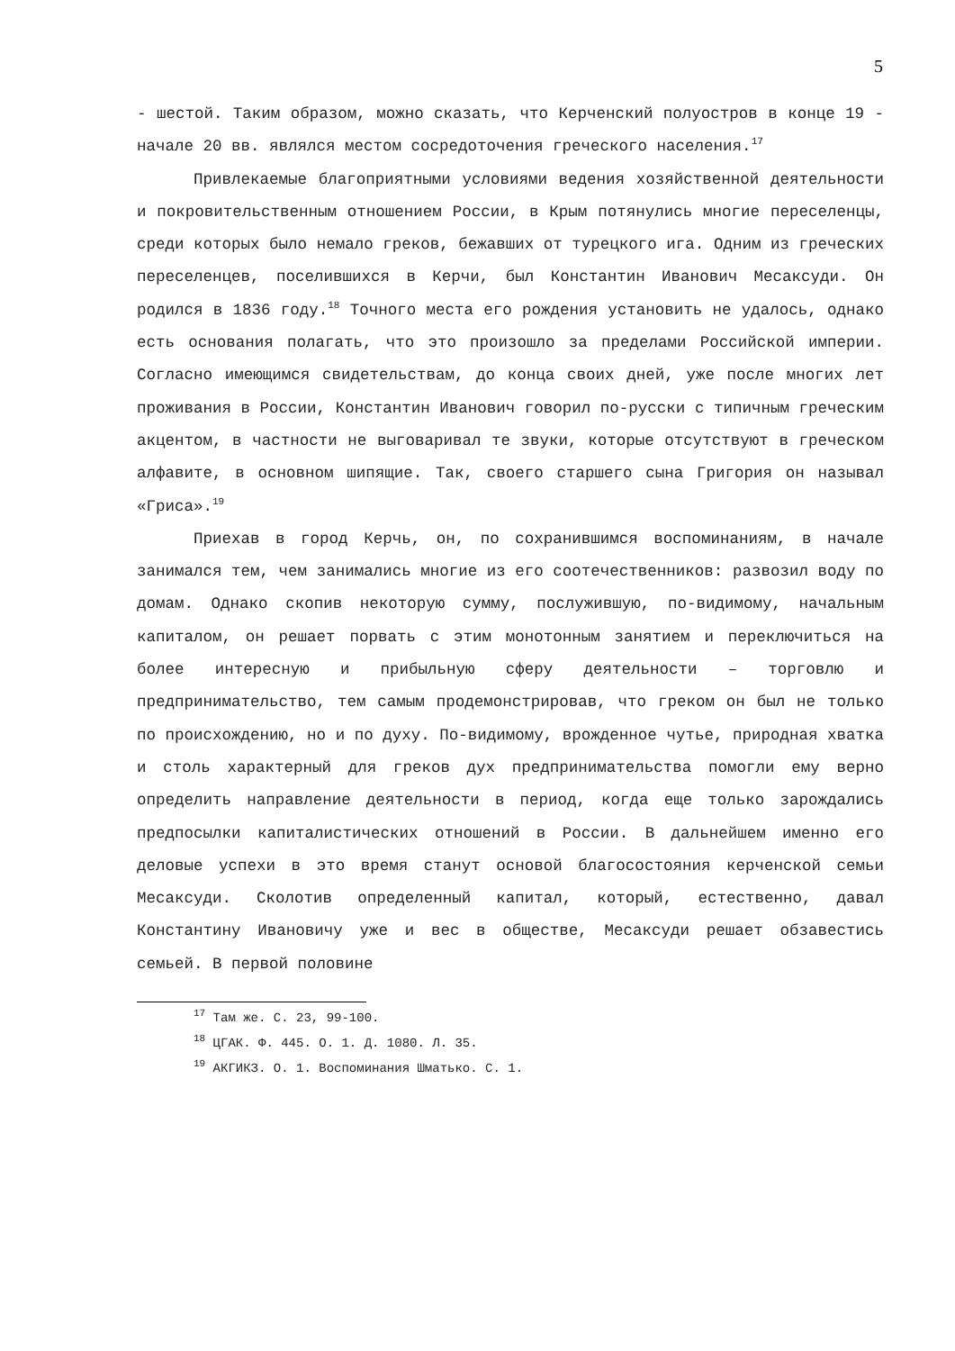5
- шестой. Таким образом, можно сказать, что Керченский полуостров в конце 19 - начале 20 вв. являлся местом сосредоточения греческого населения.<sup>17</sup>
Привлекаемые благоприятными условиями ведения хозяйственной деятельности и покровительственным отношением России, в Крым потянулись многие переселенцы, среди которых было немало греков, бежавших от турецкого ига. Одним из греческих переселенцев, поселившихся в Керчи, был Константин Иванович Месаксуди. Он родился в 1836 году.<sup>18</sup> Точного места его рождения установить не удалось, однако есть основания полагать, что это произошло за пределами Российской империи. Согласно имеющимся свидетельствам, до конца своих дней, уже после многих лет проживания в России, Константин Иванович говорил по-русски с типичным греческим акцентом, в частности не выговаривал те звуки, которые отсутствуют в греческом алфавите, в основном шипящие. Так, своего старшего сына Григория он называл «Гриса».<sup>19</sup>
Приехав в город Керчь, он, по сохранившимся воспоминаниям, в начале занимался тем, чем занимались многие из его соотечественников: развозил воду по домам. Однако скопив некоторую сумму, послужившую, по-видимому, начальным капиталом, он решает порвать с этим монотонным занятием и переключиться на более интересную и прибыльную сферу деятельности – торговлю и предпринимательство, тем самым продемонстрировав, что греком он был не только по происхождению, но и по духу. По-видимому, врожденное чутье, природная хватка и столь характерный для греков дух предпринимательства помогли ему верно определить направление деятельности в период, когда еще только зарождались предпосылки капиталистических отношений в России. В дальнейшем именно его деловые успехи в это время станут основой благосостояния керченской семьи Месаксуди. Сколотив определенный капитал, который, естественно, давал Константину Ивановичу уже и вес в обществе, Месаксуди решает обзавестись семьей. В первой половине
<sup>17</sup> Там же. С. 23, 99-100.
<sup>18</sup> ЦГАК. Ф. 445. О. 1. Д. 1080. Л. 35.
<sup>19</sup> АКГИКЗ. О. 1. Воспоминания Шматько. С. 1.